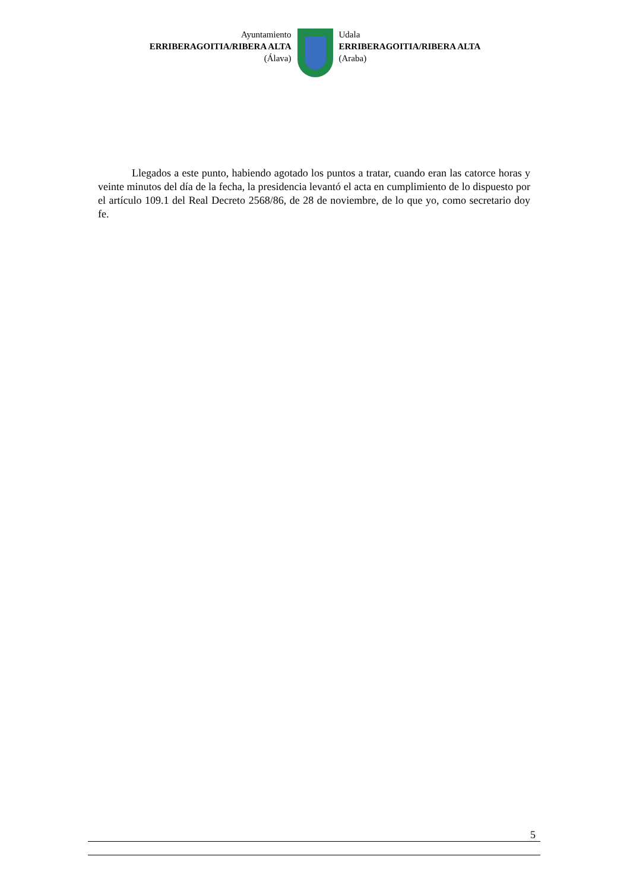Ayuntamiento
ERRIBERAGOITIA/RIBERA ALTA
(Álava)
Udala
ERRIBERAGOITIA/RIBERA ALTA
(Araba)
Llegados a este punto, habiendo agotado los puntos a tratar, cuando eran las catorce horas y veinte minutos del día de la fecha, la presidencia levantó el acta en cumplimiento de lo dispuesto por el artículo 109.1 del Real Decreto 2568/86, de 28 de noviembre, de lo que yo, como secretario doy fe.
5